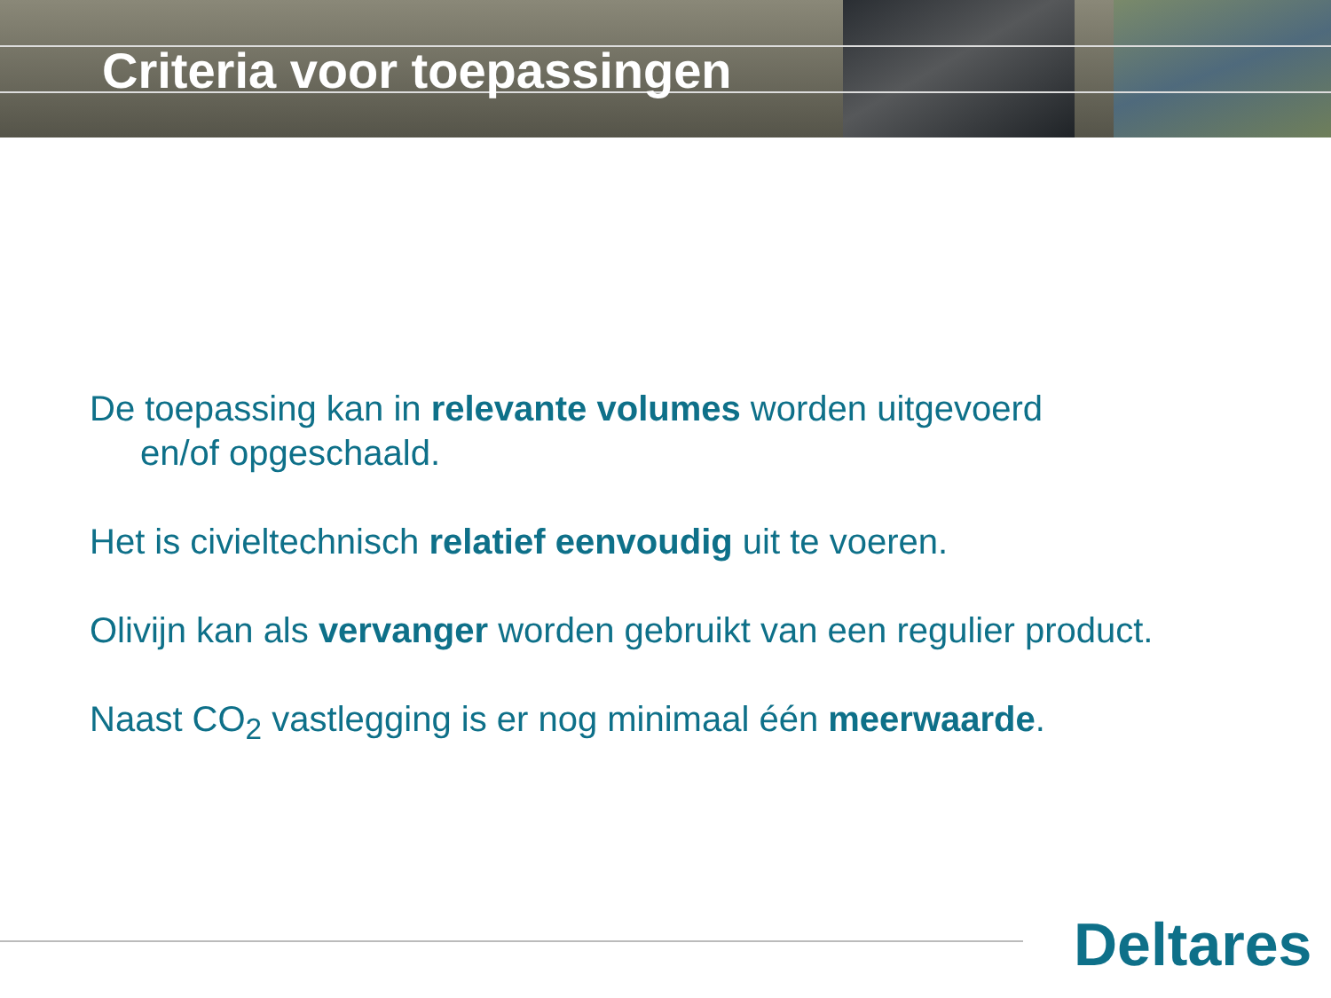Criteria voor toepassingen
De toepassing kan in relevante volumes worden uitgevoerd
en/of opgeschaald.
Het is civieltechnisch relatief eenvoudig uit te voeren.
Olivijn kan als vervanger worden gebruikt van een regulier product.
Naast CO<sub>2</sub> vastlegging is er nog minimaal één meerwaarde.
Deltares